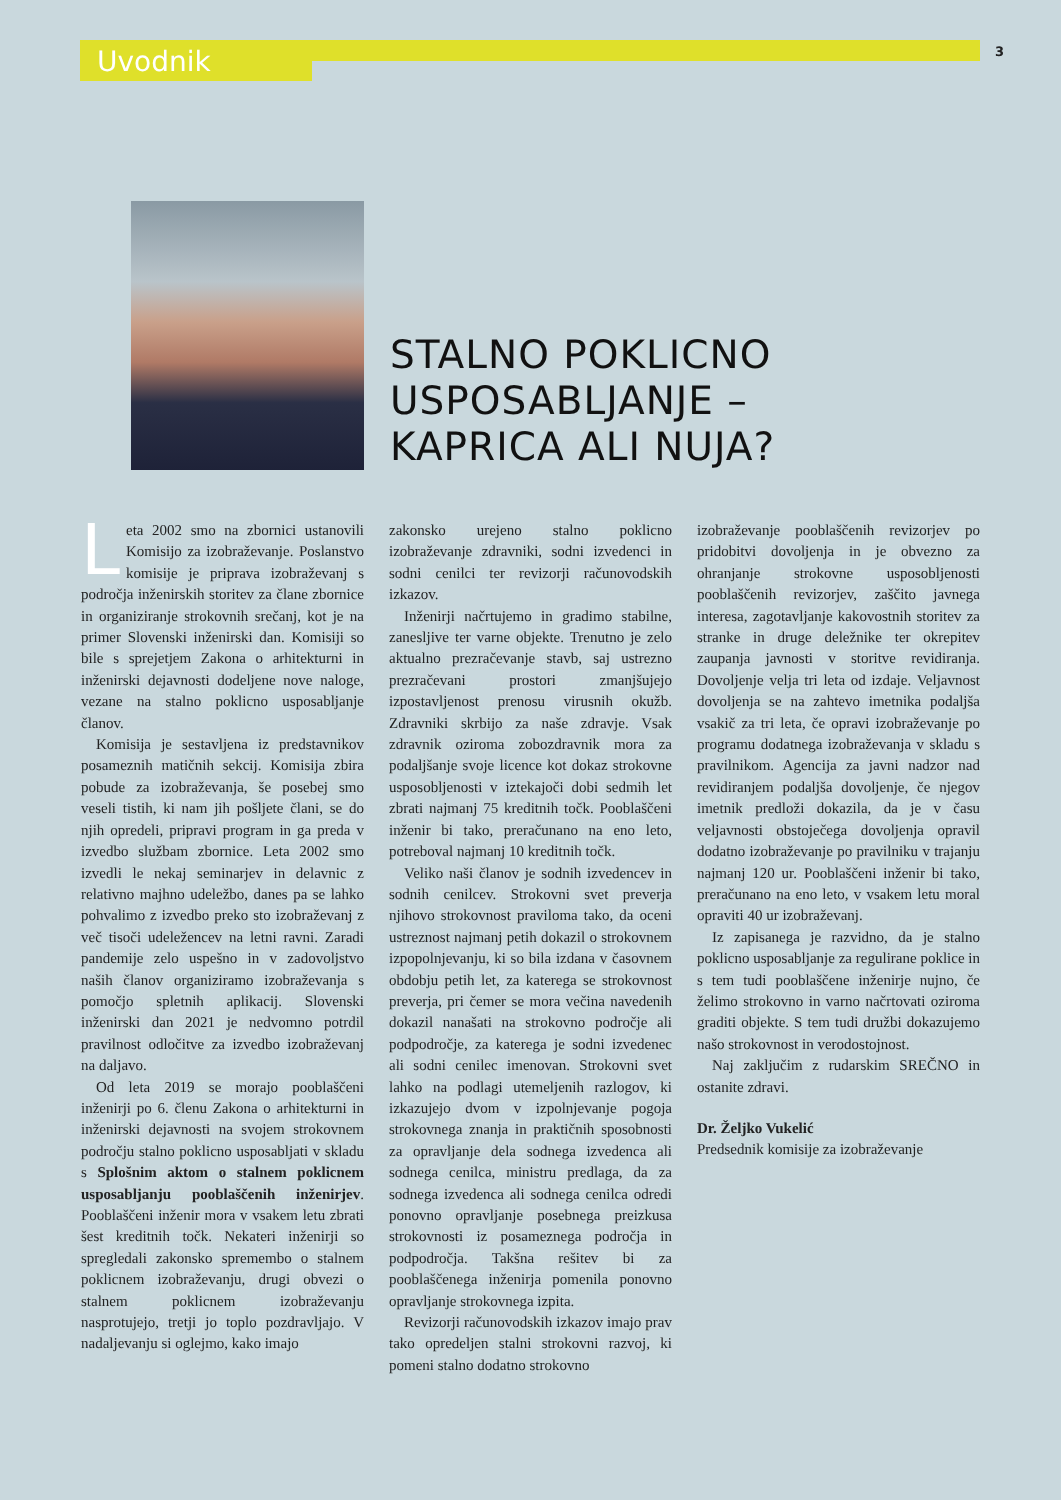Uvodnik
3
STALNO POKLICNO
USPOSABLJANJE –
KAPRICA ALI NUJA?
Leta 2002 smo na zbornici ustanovili Komisijo za izobraževanje. Poslanstvo komisije je priprava izobraževanj s področja inženirskih storitev za člane zbornice in organiziranje strokovnih srečanj, kot je na primer Slovenski inženirski dan. Komisiji so bile s sprejetjem Zakona o arhitekturni in inženirski dejavnosti dodeljene nove naloge, vezane na stalno poklicno usposabljanje članov.
Komisija je sestavljena iz predstavnikov posameznih matičnih sekcij. Komisija zbira pobude za izobraževanja, še posebej smo veseli tistih, ki nam jih pošljete člani, se do njih opredeli, pripravi program in ga preda v izvedbo službam zbornice. Leta 2002 smo izvedli le nekaj seminarjev in delavnic z relativno majhno udeležbo, danes pa se lahko pohvalimo z izvedbo preko sto izobraževanj z več tisoči udeležencev na letni ravni. Zaradi pandemije zelo uspešno in v zadovoljstvo naših članov organiziramo izobraževanja s pomočjo spletnih aplikacij. Slovenski inženirski dan 2021 je nedvomno potrdil pravilnost odločitve za izvedbo izobraževanj na daljavo.
Od leta 2019 se morajo pooblaščeni inženirji po 6. členu Zakona o arhitekturni in inženirski dejavnosti na svojem strokovnem področju stalno poklicno usposabljati v skladu s Splošnim aktom o stalnem poklicnem usposabljanju pooblaščenih inženirjev. Pooblaščeni inženir mora v vsakem letu zbrati šest kreditnih točk. Nekateri inženirji so spregledali zakonsko spremembo o stalnem poklicnem izobraževanju, drugi obvezi o stalnem poklicnem izobraževanju nasprotujejo, tretji jo toplo pozdravljajo. V nadaljevanju si oglejmo, kako imajo
zakonsko urejeno stalno poklicno izobraževanje zdravniki, sodni izvedenci in sodni cenilci ter revizorji računovodskih izkazov.
Inženirji načrtujemo in gradimo stabilne, zanesljive ter varne objekte. Trenutno je zelo aktualno prezračevanje stavb, saj ustrezno prezračevani prostori zmanjšujejo izpostavljenost prenosu virusnih okužb. Zdravniki skrbijo za naše zdravje. Vsak zdravnik oziroma zobozdravnik mora za podaljšanje svoje licence kot dokaz strokovne usposobljenosti v iztekajoči dobi sedmih let zbrati najmanj 75 kreditnih točk. Pooblaščeni inženir bi tako, preračunano na eno leto, potreboval najmanj 10 kreditnih točk.
Veliko naši članov je sodnih izvedencev in sodnih cenilcev. Strokovni svet preverja njihovo strokovnost praviloma tako, da oceni ustreznost najmanj petih dokazil o strokovnem izpopolnjevanju, ki so bila izdana v časovnem obdobju petih let, za katerega se strokovnost preverja, pri čemer se mora večina navedenih dokazil nanašati na strokovno področje ali podpodročje, za katerega je sodni izvedenec ali sodni cenilec imenovan. Strokovni svet lahko na podlagi utemeljenih razlogov, ki izkazujejo dvom v izpolnjevanje pogoja strokovnega znanja in praktičnih sposobnosti za opravljanje dela sodnega izvedenca ali sodnega cenilca, ministru predlaga, da za sodnega izvedenca ali sodnega cenilca odredi ponovno opravljanje posebnega preizkusa strokovnosti iz posameznega področja in podpodročja. Takšna rešitev bi za pooblaščenega inženirja pomenila ponovno opravljanje strokovnega izpita.
Revizorji računovodskih izkazov imajo prav tako opredeljen stalni strokovni razvoj, ki pomeni stalno dodatno strokovno
izobraževanje pooblaščenih revizorjev po pridobitvi dovoljenja in je obvezno za ohranjanje strokovne usposobljenosti pooblaščenih revizorjev, zaščito javnega interesa, zagotavljanje kakovostnih storitev za stranke in druge deležnike ter okrepitev zaupanja javnosti v storitve revidiranja. Dovoljenje velja tri leta od izdaje. Veljavnost dovoljenja se na zahtevo imetnika podaljša vsakič za tri leta, če opravi izobraževanje po programu dodatnega izobraževanja v skladu s pravilnikom. Agencija za javni nadzor nad revidiranjem podaljša dovoljenje, če njegov imetnik predloži dokazila, da je v času veljavnosti obstoječega dovoljenja opravil dodatno izobraževanje po pravilniku v trajanju najmanj 120 ur. Pooblaščeni inženir bi tako, preračunano na eno leto, v vsakem letu moral opraviti 40 ur izobraževanj.
Iz zapisanega je razvidno, da je stalno poklicno usposabljanje za regulirane poklice in s tem tudi pooblaščene inženirje nujno, če želimo strokovno in varno načrtovati oziroma graditi objekte. S tem tudi družbi dokazujemo našo strokovnost in verodostojnost.
Naj zaključim z rudarskim SREČNO in ostanite zdravi.
Dr. Željko Vukelić
Predsednik komisije za izobraževanje